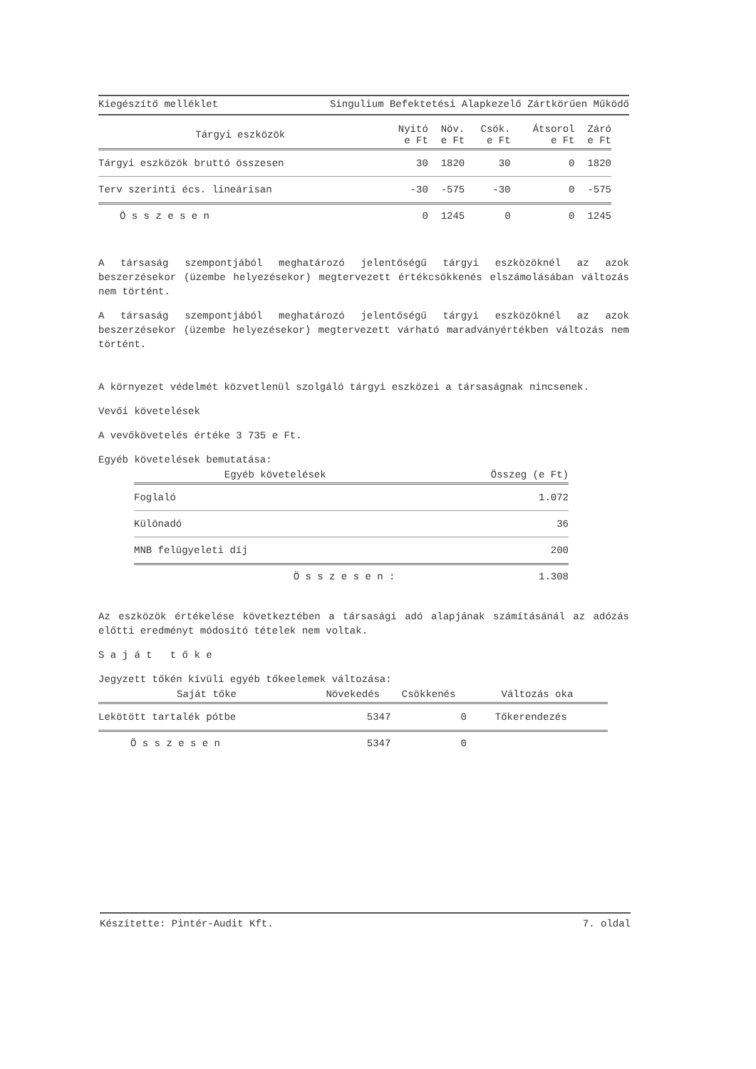Kiegészítő melléklet Singulium Befektetési Alapkezelő Zártkörűen Működő
| Tárgyi eszközök | Nyitó e Ft | Növ. e Ft | Csök. e Ft | Átsorol e Ft | Záró e Ft |
| --- | --- | --- | --- | --- | --- |
| Tárgyi eszközök bruttó összesen | 30 | 1820 | 30 | 0 | 1820 |
| Terv szerinti écs. lineárisan | -30 | -575 | -30 | 0 | -575 |
| Ö s s z e s e n | 0 | 1245 | 0 | 0 | 1245 |
A társaság szempontjából meghatározó jelentőségű tárgyi eszközöknél az azok beszerzésekor (üzembe helyezésekor) megtervezett értékcsökkenés elszámolásában változás nem történt.
A társaság szempontjából meghatározó jelentőségű tárgyi eszközöknél az azok beszerzésekor (üzembe helyezésekor) megtervezett várható maradványértékben változás nem történt.
A környezet védelmét közvetlenül szolgáló tárgyi eszközei a társaságnak nincsenek.
Vevői követelések
A vevőkövetelés értéke 3 735 e Ft.
Egyéb követelések bemutatása:
| Egyéb követelések | Összeg (e Ft) |
| --- | --- |
| Foglaló | 1.072 |
| Különadó | 36 |
| MNB felügyeleti díj | 200 |
| Ö s s z e s e n : | 1.308 |
Az eszközök értékelése következtében a társasági adó alapjának számításánál az adózás előtti eredményt módosító tételek nem voltak.
S a j á t t ő k e
Jegyzett tőkén kívüli egyéb tőkeelemek változása:
| Saját tőke | Növekedés | Csökkenés | Változás oka |
| --- | --- | --- | --- |
| Lekötött tartalék pótbe | 5347 | 0 | Tőkerendezés |
| Ö s s z e s e n | 5347 | 0 | |
Készítette: Pintér-Audit Kft. 7. oldal